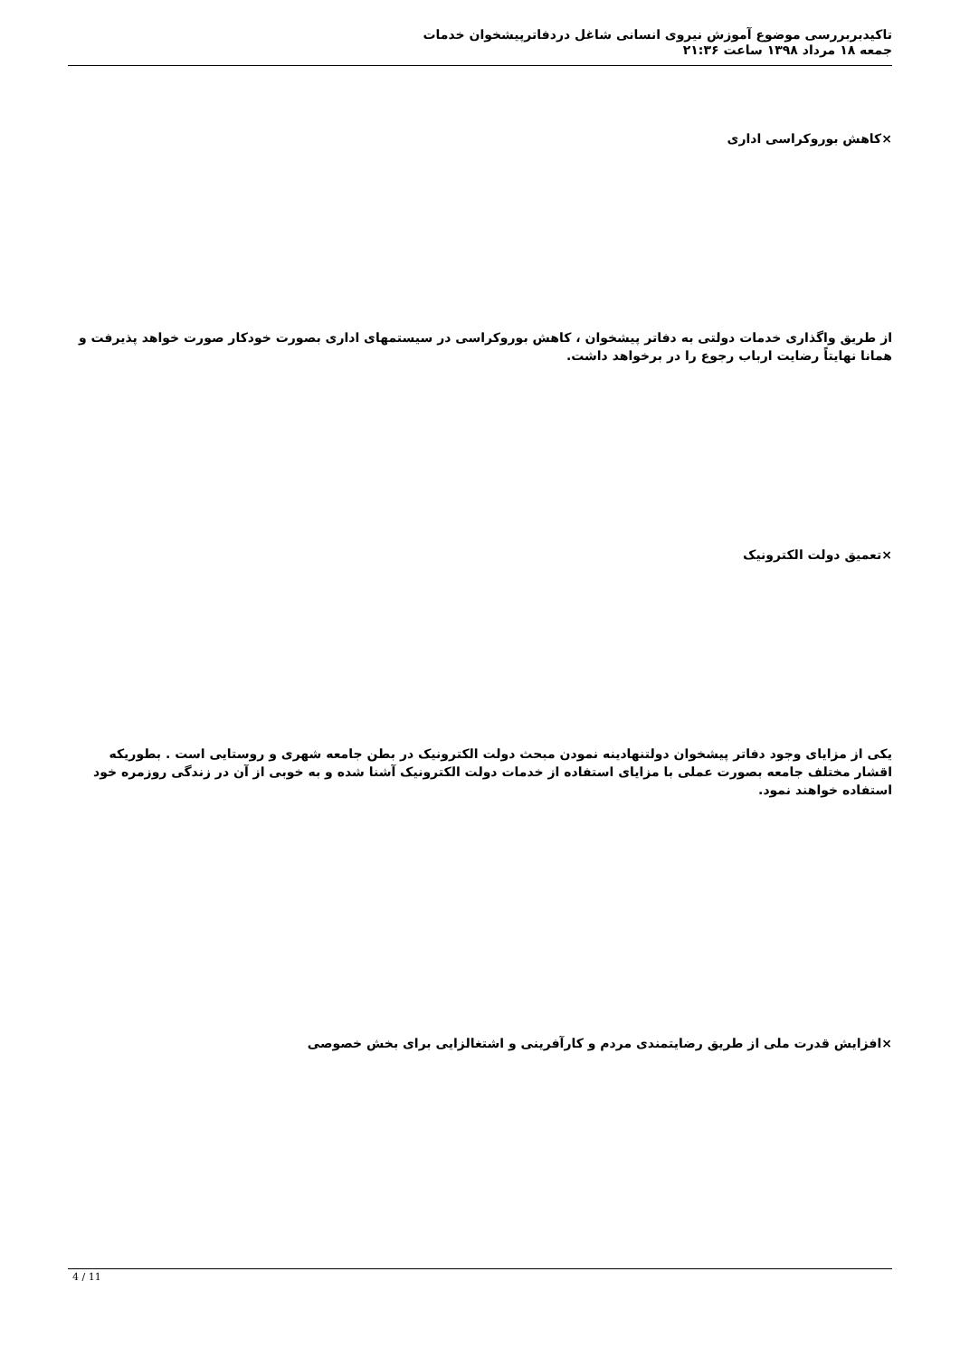تاکیدبربررسی موضوع آموزش نیروی انسانی شاغل دردفاترپیشخوان خدمات
جمعه ۱۸ مرداد ۱۳۹۸ ساعت ۲۱:۳۶
×کاهش بوروکراسی اداری
از طریق واگذاری خدمات دولتی به دفاتر پیشخوان ، کاهش بوروکراسی در سیستمهای اداری بصورت خودکار صورت خواهد پذیرفت و همانا نهایتاً رضایت ارباب رجوع را در برخواهد داشت.
×تعمیق دولت الکترونیک
یکی از مزایای وجود دفاتر پیشخوان دولتنهادینه نمودن مبحث دولت الکترونیک در بطن جامعه شهری و روستایی است . بطوریکه اقشار مختلف جامعه بصورت عملی با مزایای استفاده از خدمات دولت الکترونیک آشنا شده و به خوبی از آن در زندگی روزمره خود استفاده خواهند نمود.
×افزایش قدرت ملی از طریق رضایتمندی مردم و کارآفرینی و اشتغالزایی برای بخش خصوصی
4 / 11